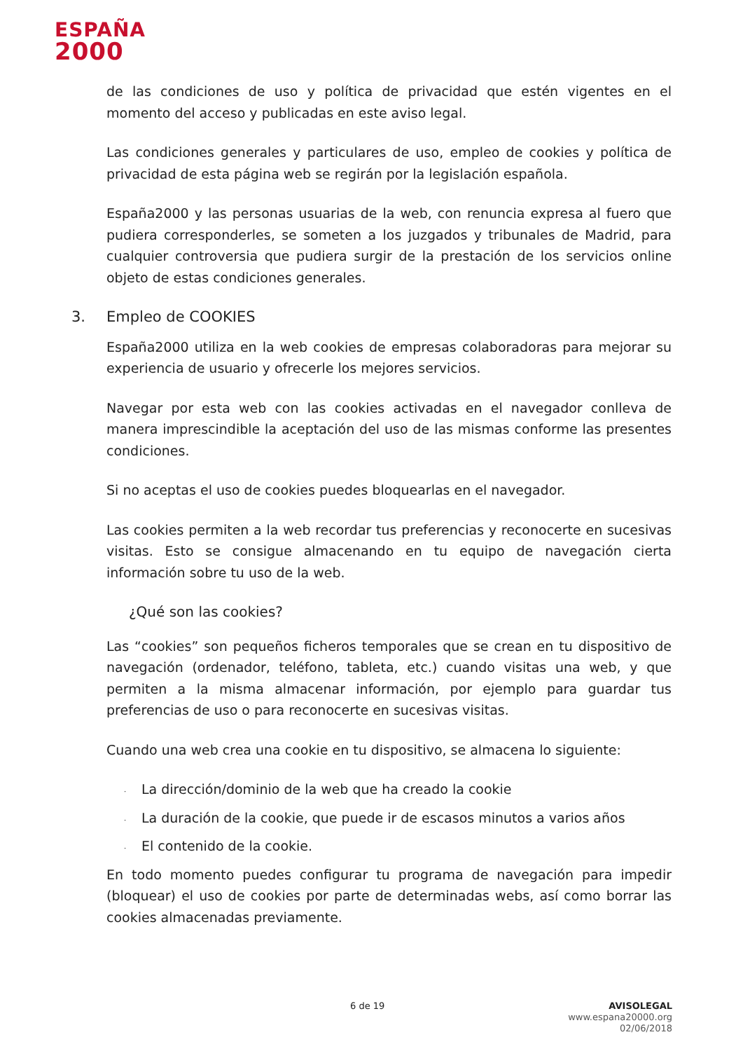ESPAÑA
2000
de las condiciones de uso y política de privacidad que estén vigentes en el momento del acceso y publicadas en este aviso legal.
Las condiciones generales y particulares de uso, empleo de cookies y política de privacidad de esta página web se regirán por la legislación española.
España2000 y las personas usuarias de la web, con renuncia expresa al fuero que pudiera corresponderles, se someten a los juzgados y tribunales de Madrid, para cualquier controversia que pudiera surgir de la prestación de los servicios online objeto de estas condiciones generales.
3. Empleo de COOKIES
España2000 utiliza en la web cookies de empresas colaboradoras para mejorar su experiencia de usuario y ofrecerle los mejores servicios.
Navegar por esta web con las cookies activadas en el navegador conlleva de manera imprescindible la aceptación del uso de las mismas conforme las presentes condiciones.
Si no aceptas el uso de cookies puedes bloquearlas en el navegador.
Las cookies permiten a la web recordar tus preferencias y reconocerte en sucesivas visitas. Esto se consigue almacenando en tu equipo de navegación cierta información sobre tu uso de la web.
¿Qué son las cookies?
Las “cookies” son pequeños ficheros temporales que se crean en tu dispositivo de navegación (ordenador, teléfono, tableta, etc.) cuando visitas una web, y que permiten a la misma almacenar información, por ejemplo para guardar tus preferencias de uso o para reconocerte en sucesivas visitas.
Cuando una web crea una cookie en tu dispositivo, se almacena lo siguiente:
· La dirección/dominio de la web que ha creado la cookie
· La duración de la cookie, que puede ir de escasos minutos a varios años
· El contenido de la cookie.
En todo momento puedes configurar tu programa de navegación para impedir (bloquear) el uso de cookies por parte de determinadas webs, así como borrar las cookies almacenadas previamente.
6 de 19
AVISOLEGAL
www.espana20000.org
02/06/2018